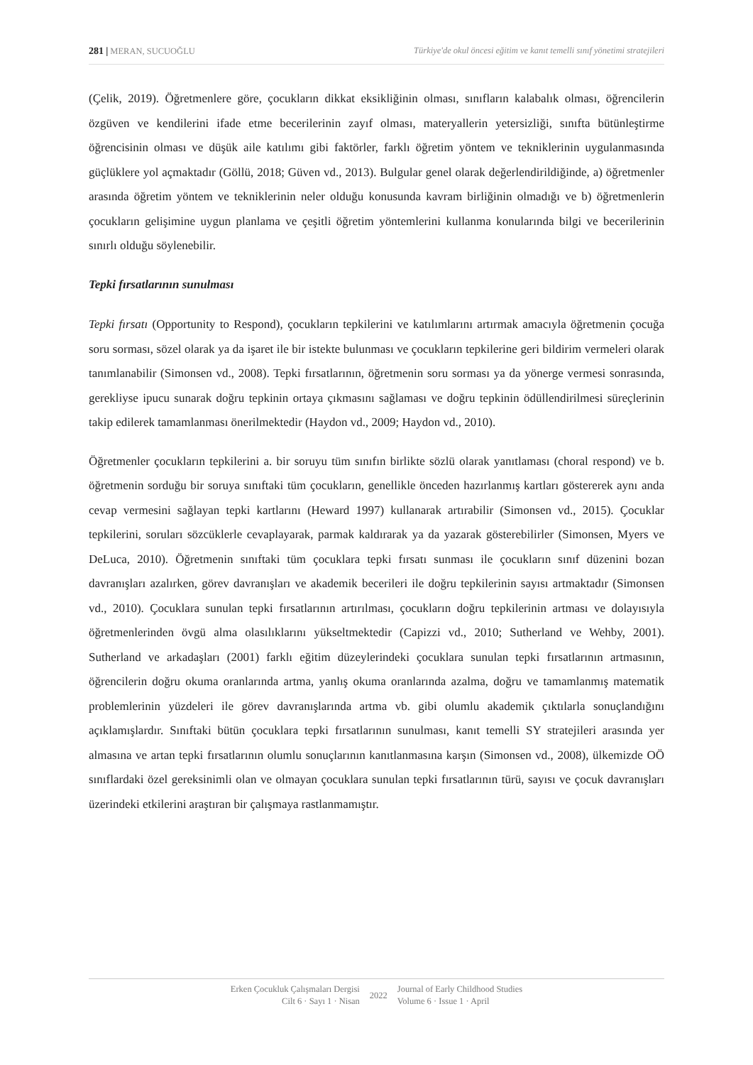281 | MERAN, SUCUOĞLU Türkiye'de okul öncesi eğitim ve kanıt temelli sınıf yönetimi stratejileri
(Çelik, 2019). Öğretmenlere göre, çocukların dikkat eksikliğinin olması, sınıfların kalabalık olması, öğrencilerin özgüven ve kendilerini ifade etme becerilerinin zayıf olması, materyallerin yetersizliği, sınıfta bütünleştirme öğrencisinin olması ve düşük aile katılımı gibi faktörler, farklı öğretim yöntem ve tekniklerinin uygulanmasında güçlüklere yol açmaktadır (Göllü, 2018; Güven vd., 2013). Bulgular genel olarak değerlendirildiğinde, a) öğretmenler arasında öğretim yöntem ve tekniklerinin neler olduğu konusunda kavram birliğinin olmadığı ve b) öğretmenlerin çocukların gelişimine uygun planlama ve çeşitli öğretim yöntemlerini kullanma konularında bilgi ve becerilerinin sınırlı olduğu söylenebilir.
Tepki fırsatlarının sunulması
Tepki fırsatı (Opportunity to Respond), çocukların tepkilerini ve katılımlarını artırmak amacıyla öğretmenin çocuğa soru sorması, sözel olarak ya da işaret ile bir istekte bulunması ve çocukların tepkilerine geri bildirim vermeleri olarak tanımlanabilir (Simonsen vd., 2008). Tepki fırsatlarının, öğretmenin soru sorması ya da yönerge vermesi sonrasında, gerekliyse ipucu sunarak doğru tepkinin ortaya çıkmasını sağlaması ve doğru tepkinin ödüllendirilmesi süreçlerinin takip edilerek tamamlanması önerilmektedir (Haydon vd., 2009; Haydon vd., 2010).
Öğretmenler çocukların tepkilerini a. bir soruyu tüm sınıfın birlikte sözlü olarak yanıtlaması (choral respond) ve b. öğretmenin sorduğu bir soruya sınıftaki tüm çocukların, genellikle önceden hazırlanmış kartları göstererek aynı anda cevap vermesini sağlayan tepki kartlarını (Heward 1997) kullanarak artırabilir (Simonsen vd., 2015). Çocuklar tepkilerini, soruları sözcüklerle cevaplayarak, parmak kaldırarak ya da yazarak gösterebilirler (Simonsen, Myers ve DeLuca, 2010). Öğretmenin sınıftaki tüm çocuklara tepki fırsatı sunması ile çocukların sınıf düzenini bozan davranışları azalırken, görev davranışları ve akademik becerileri ile doğru tepkilerinin sayısı artmaktadır (Simonsen vd., 2010). Çocuklara sunulan tepki fırsatlarının artırılması, çocukların doğru tepkilerinin artması ve dolayısıyla öğretmenlerinden övgü alma olasılıklarını yükseltmektedir (Capizzi vd., 2010; Sutherland ve Wehby, 2001). Sutherland ve arkadaşları (2001) farklı eğitim düzeylerindeki çocuklara sunulan tepki fırsatlarının artmasının, öğrencilerin doğru okuma oranlarında artma, yanlış okuma oranlarında azalma, doğru ve tamamlanmış matematik problemlerinin yüzdeleri ile görev davranışlarında artma vb. gibi olumlu akademik çıktılarla sonuçlandığını açıklamışlardır. Sınıftaki bütün çocuklara tepki fırsatlarının sunulması, kanıt temelli SY stratejileri arasında yer almasına ve artan tepki fırsatlarının olumlu sonuçlarının kanıtlanmasına karşın (Simonsen vd., 2008), ülkemizde OÖ sınıflardaki özel gereksinimli olan ve olmayan çocuklara sunulan tepki fırsatlarının türü, sayısı ve çocuk davranışları üzerindeki etkilerini araştıran bir çalışmaya rastlanmamıştır.
Erken Çocukluk Çalışmaları Dergisi
Cilt 6 · Sayı 1 · Nisan
2022
Journal of Early Childhood Studies
Volume 6 · Issue 1 · April